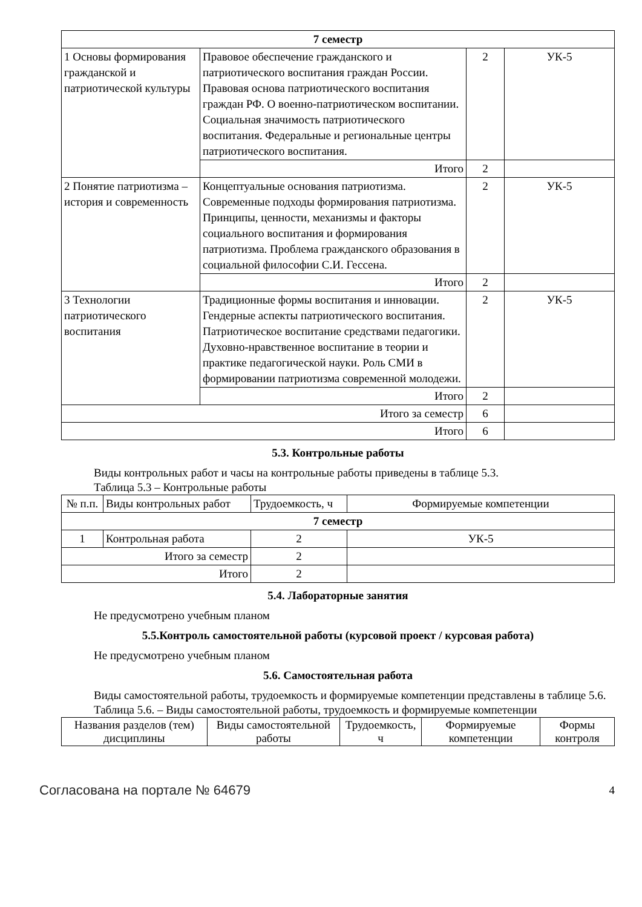| 7 семестр | | | |
| 1 Основы формирования гражданской и патриотической культуры | Правовое обеспечение гражданского и патриотического воспитания граждан России. Правовая основа патриотического воспитания граждан РФ. О военно-патриотическом воспитании. Социальная значимость патриотического воспитания. Федеральные и региональные центры патриотического воспитания. | 2 | УК-5 |
| | Итого | 2 | |
| 2 Понятие патриотизма – история и современность | Концептуальные основания патриотизма. Современные подходы формирования патриотизма. Принципы, ценности, механизмы и факторы социального воспитания и формирования патриотизма. Проблема гражданского образования в социальной философии С.И. Гессена. | 2 | УК-5 |
| | Итого | 2 | |
| 3 Технологии патриотического воспитания | Традиционные формы воспитания и инновации. Гендерные аспекты патриотического воспитания. Патриотическое воспитание средствами педагогики. Духовно-нравственное воспитание в теории и практике педагогической науки. Роль СМИ в формировании патриотизма современной молодежи. | 2 | УК-5 |
| | Итого | 2 | |
| Итого за семестр | | 6 | |
| Итого | | 6 | |
5.3. Контрольные работы
Виды контрольных работ и часы на контрольные работы приведены в таблице 5.3.
Таблица 5.3 – Контрольные работы
| № п.п. | Виды контрольных работ | Трудоемкость, ч | Формируемые компетенции |
| 7 семестр | | | |
| 1 | Контрольная работа | 2 | УК-5 |
| Итого за семестр | | 2 | |
| Итого | | 2 | |
5.4. Лабораторные занятия
Не предусмотрено учебным планом
5.5.Контроль самостоятельной работы (курсовой проект / курсовая работа)
Не предусмотрено учебным планом
5.6. Самостоятельная работа
Виды самостоятельной работы, трудоемкость и формируемые компетенции представлены в таблице 5.6.
Таблица 5.6. – Виды самостоятельной работы, трудоемкость и формируемые компетенции
| Названия разделов (тем) дисциплины | Виды самостоятельной работы | Трудоемкость, ч | Формируемые компетенции | Формы контроля |
| --- | --- | --- | --- | --- |
Согласована на портале № 64679 4